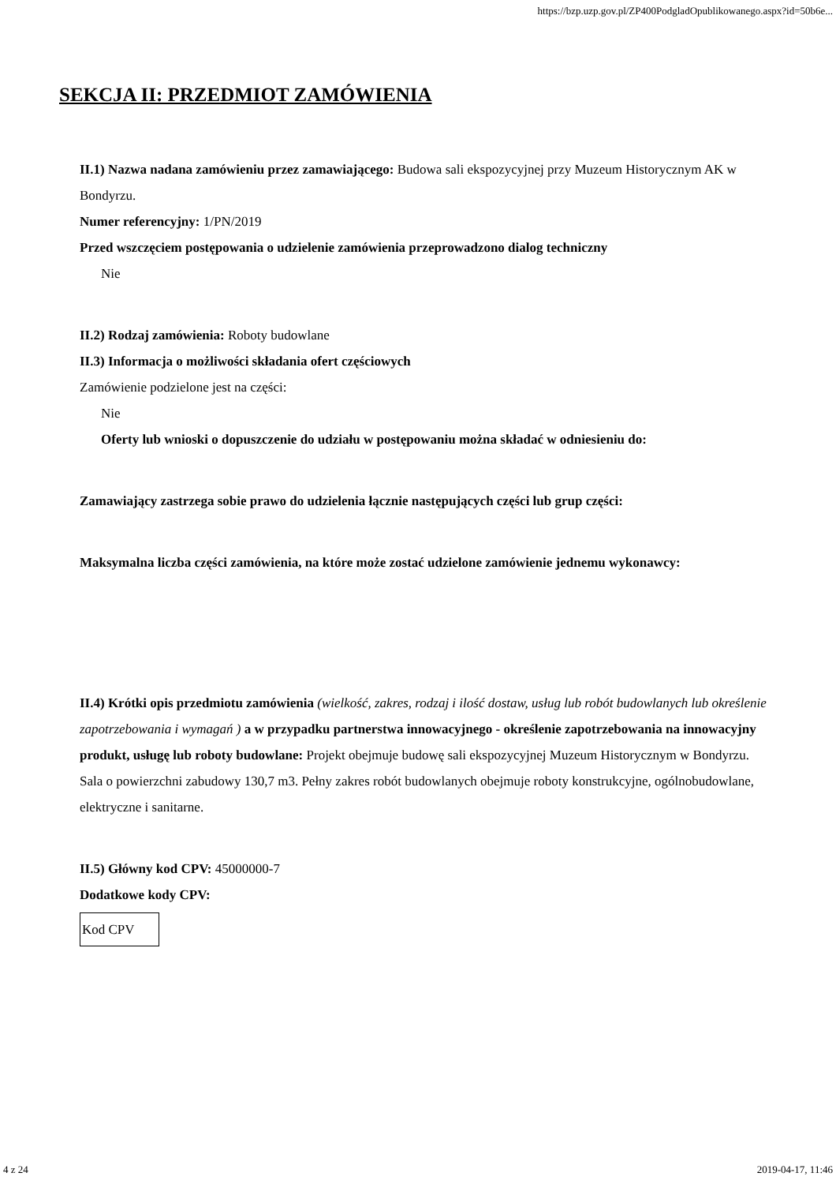https://bzp.uzp.gov.pl/ZP400PodgladOpublikowanego.aspx?id=50b6e...
SEKCJA II: PRZEDMIOT ZAMÓWIENIA
II.1) Nazwa nadana zamówieniu przez zamawiającego: Budowa sali ekspozycyjnej przy Muzeum Historycznym AK w Bondyrzu.
Numer referencyjny: 1/PN/2019
Przed wszczęciem postępowania o udzielenie zamówienia przeprowadzono dialog techniczny
Nie
II.2) Rodzaj zamówienia: Roboty budowlane
II.3) Informacja o możliwości składania ofert częściowych
Zamówienie podzielone jest na części:
Nie
Oferty lub wnioski o dopuszczenie do udziału w postępowaniu można składać w odniesieniu do:
Zamawiający zastrzega sobie prawo do udzielenia łącznie następujących części lub grup części:
Maksymalna liczba części zamówienia, na które może zostać udzielone zamówienie jednemu wykonawcy:
II.4) Krótki opis przedmiotu zamówienia (wielkość, zakres, rodzaj i ilość dostaw, usług lub robót budowlanych lub określenie zapotrzebowania i wymagań ) a w przypadku partnerstwa innowacyjnego - określenie zapotrzebowania na innowacyjny produkt, usługę lub roboty budowlane: Projekt obejmuje budowę sali ekspozycyjnej Muzeum Historycznym w Bondyrzu. Sala o powierzchni zabudowy 130,7 m3. Pełny zakres robót budowlanych obejmuje roboty konstrukcyjne, ogólnobudowlane, elektryczne i sanitarne.
II.5) Główny kod CPV: 45000000-7
Dodatkowe kody CPV:
| Kod CPV |
4 z 24 2019-04-17, 11:46